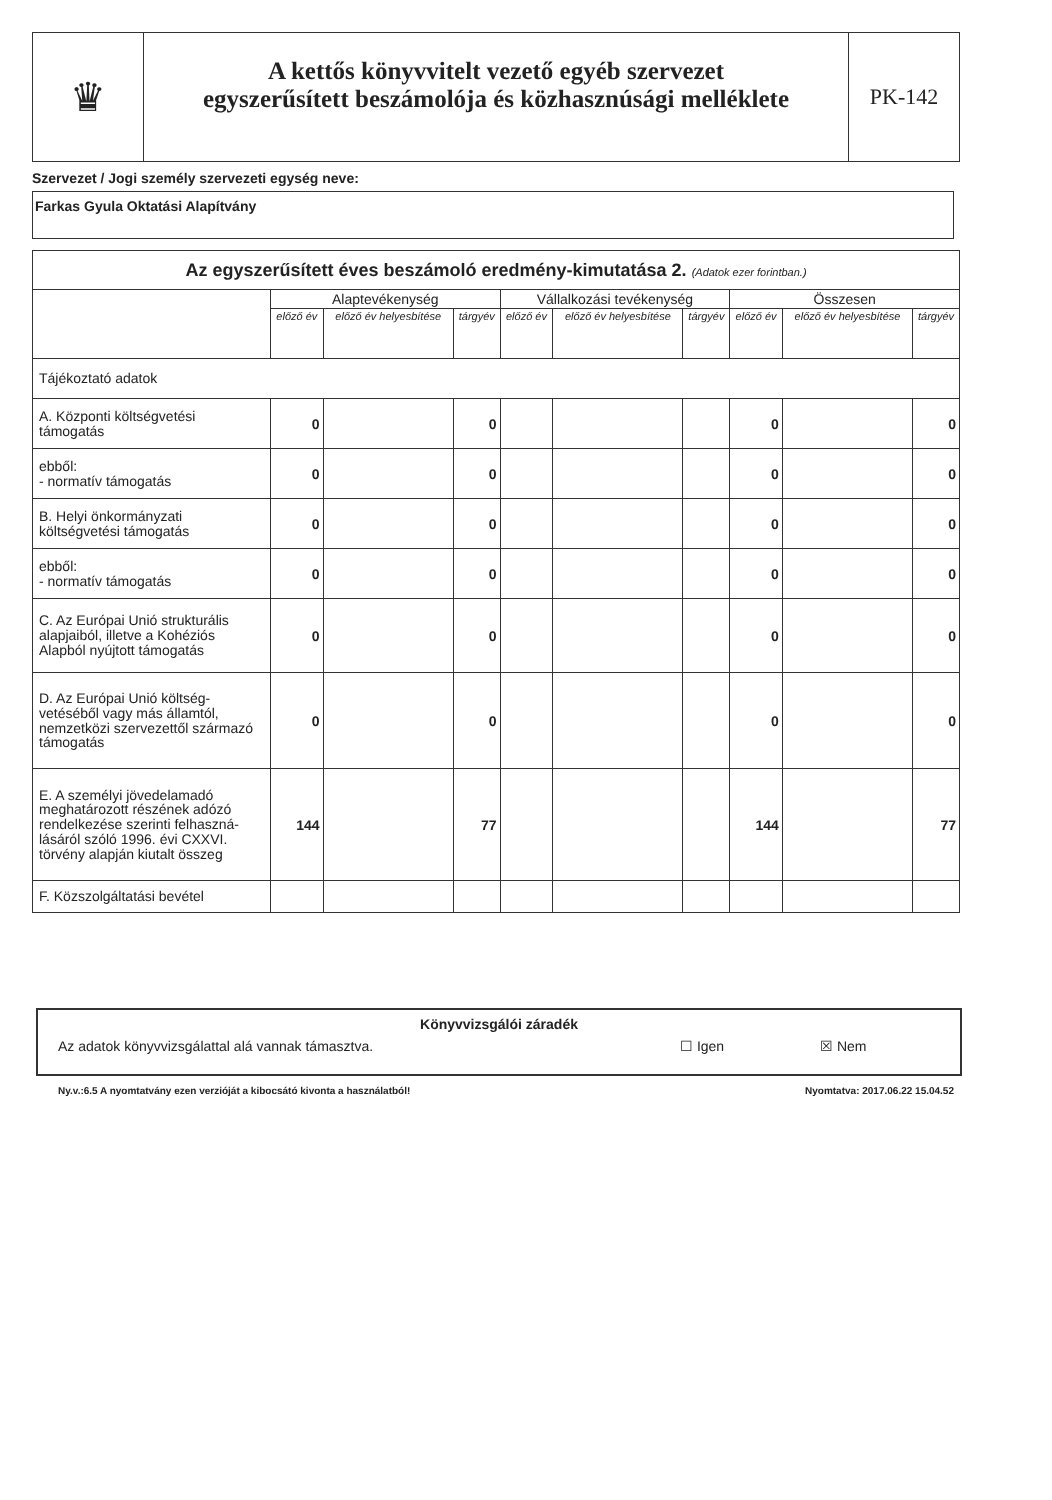♛
A kettős könyvvitelt vezető egyéb szervezet
egyszerűsített beszámolója és közhasznúsági melléklete
PK-142
Szervezet / Jogi személy szervezeti egység neve:
Farkas Gyula Oktatási Alapítvány
| Az egyszerűsített éves beszámoló eredmény-kimutatása 2. (Adatok ezer forintban.) | | | | | | | | | |
| | Alaptevékenység | | | Vállalkozási tevékenység | | | Összesen | | |
| | előző év | előző év helyesbítése | tárgyév | előző év | előző év helyesbítése | tárgyév | előző év | előző év helyesbítése | tárgyév |
| Tájékoztató adatok | | | | | | | | | |
| A. Központi költségvetési támogatás | 0 | | 0 | | | | 0 | | 0 |
| ebből: - normatív támogatás | 0 | | 0 | | | | 0 | | 0 |
| B. Helyi önkormányzati költségvetési támogatás | 0 | | 0 | | | | 0 | | 0 |
| ebből: - normatív támogatás | 0 | | 0 | | | | 0 | | 0 |
| C. Az Európai Unió strukturális alapjaiból, illetve a Kohéziós Alapból nyújtott támogatás | 0 | | 0 | | | | 0 | | 0 |
| D. Az Európai Unió költség-vetéséből vagy más államtól, nemzetközi szervezettől származó támogatás | 0 | | 0 | | | | 0 | | 0 |
| E. A személyi jövedelamadó meghatározott részének adózó rendelkezése szerinti felhaszná-lásáról szóló 1996. évi CXXVI. törvény alapján kiutalt összeg | 144 | | 77 | | | | 144 | | 77 |
| F. Közszolgáltatási bevétel | | | | | | | | | |
Könyvvizsgálói záradék
Az adatok könyvvizsgálattal alá vannak támasztva. ☐ Igen ☒ Nem
Ny.v.:6.5 A nyomtatvány ezen verzióját a kibocsátó kivonta a használatból! Nyomtatva: 2017.06.22 15.04.52